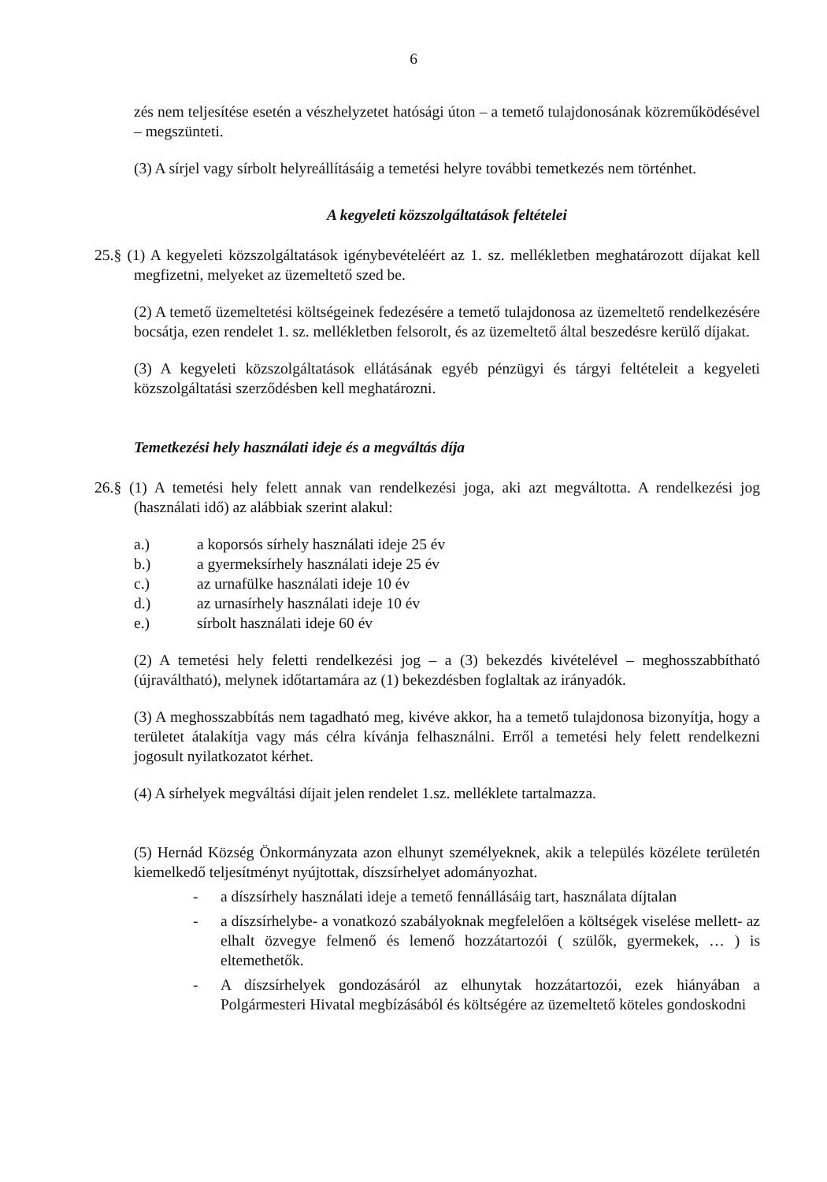6
zés nem teljesítése esetén a vészhelyzetet hatósági úton – a temető tulajdonosának közreműködésével – megszünteti.
(3) A sírjel vagy sírbolt helyreállításáig a temetési helyre további temetkezés nem történhet.
A kegyeleti közszolgáltatások feltételei
25.§ (1) A kegyeleti közszolgáltatások igénybevételéért az 1. sz. mellékletben meghatározott díjakat kell megfizetni, melyeket az üzemeltető szed be.
(2) A temető üzemeltetési költségeinek fedezésére a temető tulajdonosa az üzemeltető rendelkezésére bocsátja, ezen rendelet 1. sz. mellékletben felsorolt, és az üzemeltető által beszedésre kerülő díjakat.
(3) A kegyeleti közszolgáltatások ellátásának egyéb pénzügyi és tárgyi feltételeit a kegyeleti közszolgáltatási szerződésben kell meghatározni.
Temetkezési hely használati ideje és a megváltás díja
26.§ (1) A temetési hely felett annak van rendelkezési joga, aki azt megváltotta. A rendelkezési jog (használati idő) az alábbiak szerint alakul:
| a.) | a koporsós sírhely használati ideje 25 év |
| b.) | a gyermeksírhely használati ideje 25 év |
| c.) | az urnafülke használati ideje 10 év |
| d.) | az urnasírhely használati ideje 10 év |
| e.) | sírbolt használati ideje 60 év |
(2) A temetési hely feletti rendelkezési jog – a (3) bekezdés kivételével – meghosszabbítható (újraváltható), melynek időtartamára az (1) bekezdésben foglaltak az irányadók.
(3) A meghosszabbítás nem tagadható meg, kivéve akkor, ha a temető tulajdonosa bizonyítja, hogy a területet átalakítja vagy más célra kívánja felhasználni. Erről a temetési hely felett rendelkezni jogosult nyilatkozatot kérhet.
(4) A sírhelyek megváltási díjait jelen rendelet 1.sz. melléklete tartalmazza.
(5) Hernád Község Önkormányzata azon elhunyt személyeknek, akik a település közélete területén kiemelkedő teljesítményt nyújtottak, díszsírhelyet adományozhat.
- a díszsírhely használati ideje a temető fennállásáig tart, használata díjtalan
- a díszsírhelybe- a vonatkozó szabályoknak megfelelően a költségek viselése mellett- az elhalt özvegye felmenő és lemenő hozzátartozói ( szülők, gyermekek, … ) is eltemethetők.
- A díszsírhelyek gondozásáról az elhunytak hozzátartozói, ezek hiányában a Polgármesteri Hivatal megbízásából és költségére az üzemeltető köteles gondoskodni